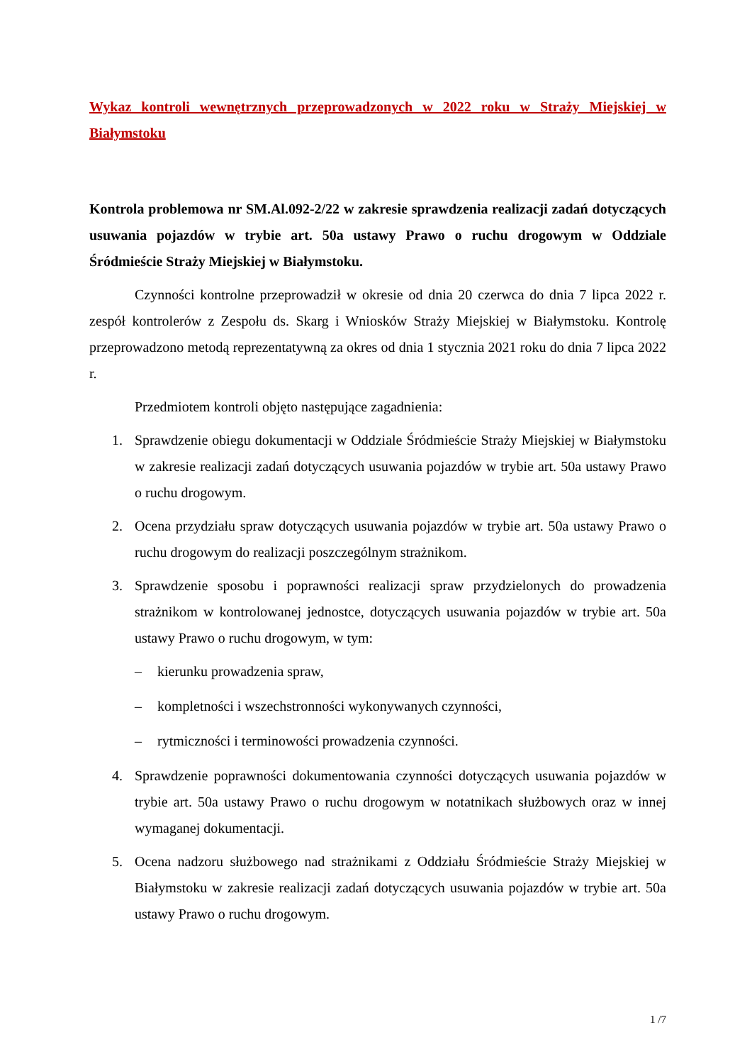Wykaz kontroli wewnętrznych przeprowadzonych w 2022 roku w Straży Miejskiej w Białymstoku
Kontrola problemowa nr SM.Al.092-2/22 w zakresie sprawdzenia realizacji zadań dotyczących usuwania pojazdów w trybie art. 50a ustawy Prawo o ruchu drogowym w Oddziale Śródmieście Straży Miejskiej w Białymstoku.
Czynności kontrolne przeprowadził w okresie od dnia 20 czerwca do dnia 7 lipca 2022 r. zespół kontrolerów z Zespołu ds. Skarg i Wniosków Straży Miejskiej w Białymstoku. Kontrolę przeprowadzono metodą reprezentatywną za okres od dnia 1 stycznia 2021 roku do dnia 7 lipca 2022 r.
Przedmiotem kontroli objęto następujące zagadnienia:
1. Sprawdzenie obiegu dokumentacji w Oddziale Śródmieście Straży Miejskiej w Białymstoku w zakresie realizacji zadań dotyczących usuwania pojazdów w trybie art. 50a ustawy Prawo o ruchu drogowym.
2. Ocena przydziału spraw dotyczących usuwania pojazdów w trybie art. 50a ustawy Prawo o ruchu drogowym do realizacji poszczególnym strażnikom.
3. Sprawdzenie sposobu i poprawności realizacji spraw przydzielonych do prowadzenia strażnikom w kontrolowanej jednostce, dotyczących usuwania pojazdów w trybie art. 50a ustawy Prawo o ruchu drogowym, w tym:
– kierunku prowadzenia spraw,
– kompletności i wszechstronności wykonywanych czynności,
– rytmiczności i terminowości prowadzenia czynności.
4. Sprawdzenie poprawności dokumentowania czynności dotyczących usuwania pojazdów w trybie art. 50a ustawy Prawo o ruchu drogowym w notatnikach służbowych oraz w innej wymaganej dokumentacji.
5. Ocena nadzoru służbowego nad strażnikami z Oddziału Śródmieście Straży Miejskiej w Białymstoku w zakresie realizacji zadań dotyczących usuwania pojazdów w trybie art. 50a ustawy Prawo o ruchu drogowym.
1 /7